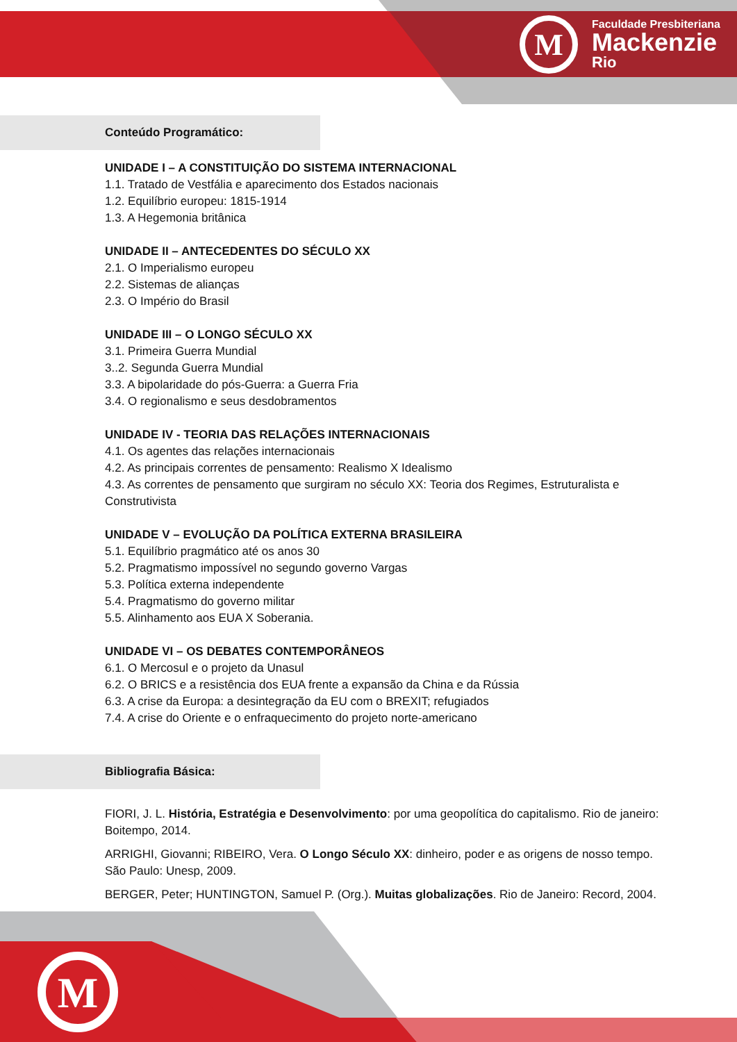M
Faculdade Presbiteriana
Mackenzie
Rio
Conteúdo Programático:
UNIDADE I – A CONSTITUIÇÃO DO SISTEMA INTERNACIONAL
1.1. Tratado de Vestfália e aparecimento dos Estados nacionais
1.2. Equilíbrio europeu: 1815-1914
1.3. A Hegemonia britânica
UNIDADE II – ANTECEDENTES DO SÉCULO XX
2.1. O Imperialismo europeu
2.2. Sistemas de alianças
2.3. O Império do Brasil
UNIDADE III – O LONGO SÉCULO XX
3.1. Primeira Guerra Mundial
3..2. Segunda Guerra Mundial
3.3. A bipolaridade do pós-Guerra: a Guerra Fria
3.4. O regionalismo e seus desdobramentos
UNIDADE IV - TEORIA DAS RELAÇÕES INTERNACIONAIS
4.1. Os agentes das relações internacionais
4.2. As principais correntes de pensamento: Realismo X Idealismo
4.3. As correntes de pensamento que surgiram no século XX: Teoria dos Regimes, Estruturalista e Construtivista
UNIDADE V – EVOLUÇÃO DA POLÍTICA EXTERNA BRASILEIRA
5.1. Equilíbrio pragmático até os anos 30
5.2. Pragmatismo impossível no segundo governo Vargas
5.3. Política externa independente
5.4. Pragmatismo do governo militar
5.5. Alinhamento aos EUA X Soberania.
UNIDADE VI – OS DEBATES CONTEMPORÂNEOS
6.1. O Mercosul e o projeto da Unasul
6.2. O BRICS e a resistência dos EUA frente a expansão da China e da Rússia
6.3. A crise da Europa: a desintegração da EU com o BREXIT; refugiados
7.4. A crise do Oriente e o enfraquecimento do projeto norte-americano
Bibliografia Básica:
FIORI, J. L. História, Estratégia e Desenvolvimento: por uma geopolítica do capitalismo. Rio de janeiro: Boitempo, 2014.
ARRIGHI, Giovanni; RIBEIRO, Vera. O Longo Século XX: dinheiro, poder e as origens de nosso tempo. São Paulo: Unesp, 2009.
BERGER, Peter; HUNTINGTON, Samuel P. (Org.). Muitas globalizações. Rio de Janeiro: Record, 2004.
M